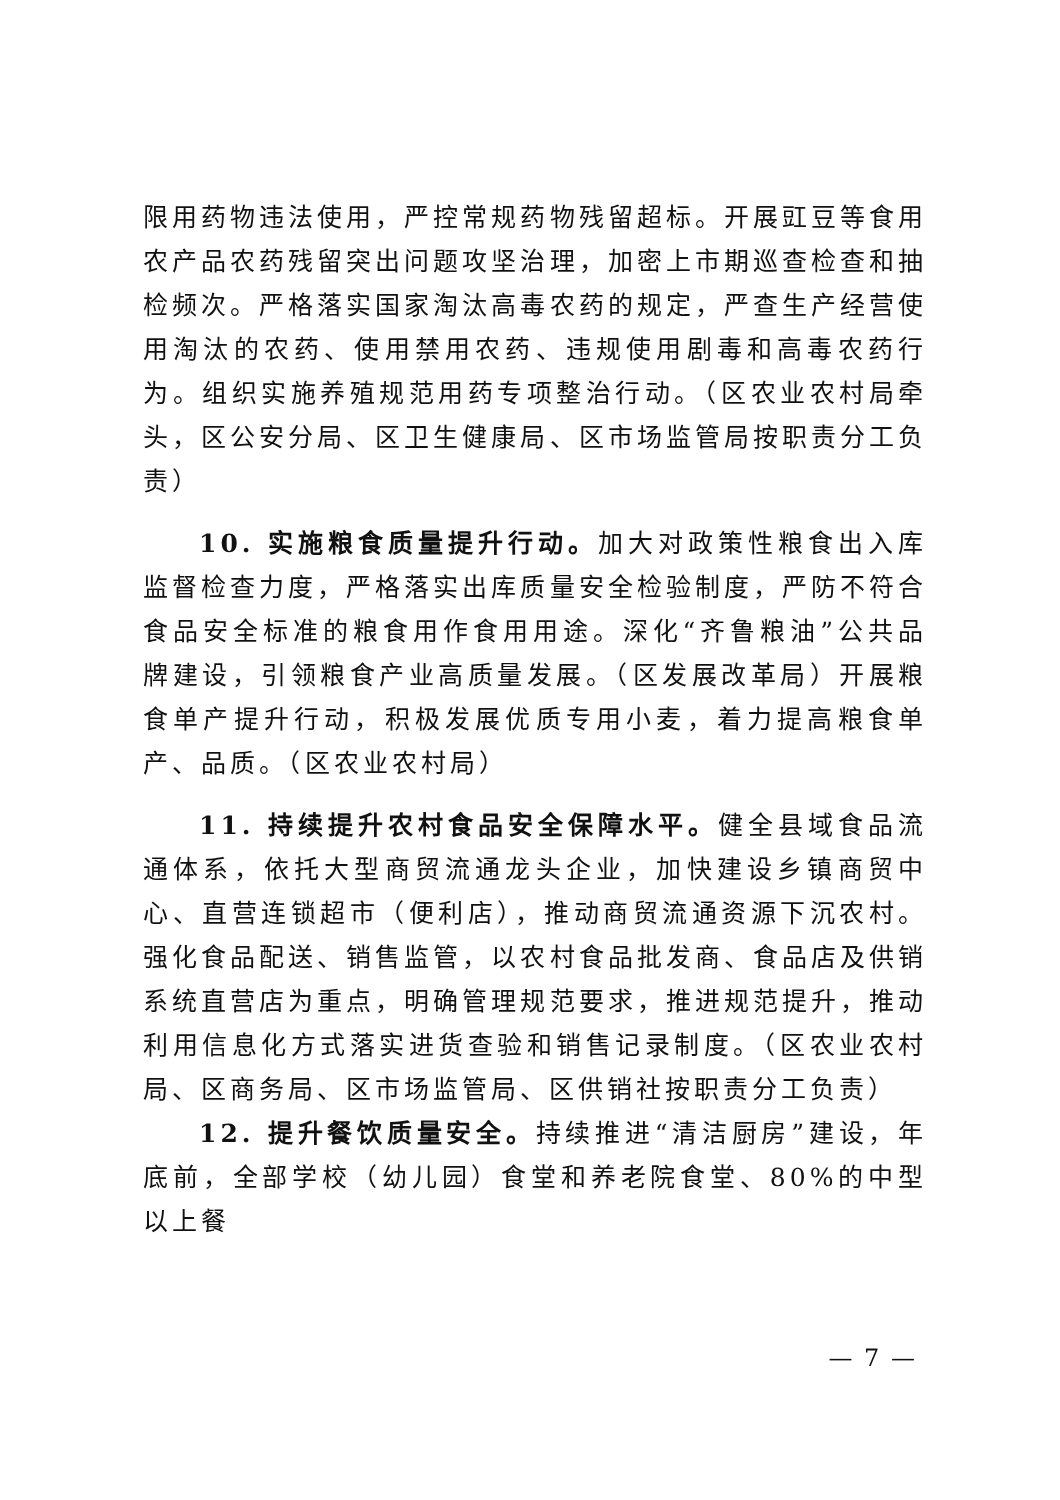限用药物违法使用，严控常规药物残留超标。开展豇豆等食用农产品农药残留突出问题攻坚治理，加密上市期巡查检查和抽检频次。严格落实国家淘汰高毒农药的规定，严查生产经营使用淘汰的农药、使用禁用农药、违规使用剧毒和高毒农药行为。组织实施养殖规范用药专项整治行动。（区农业农村局牵头，区公安分局、区卫生健康局、区市场监管局按职责分工负责）
10. 实施粮食质量提升行动。加大对政策性粮食出入库监督检查力度，严格落实出库质量安全检验制度，严防不符合食品安全标准的粮食用作食用用途。深化“齐鲁粮油”公共品牌建设，引领粮食产业高质量发展。（区发展改革局）开展粮食单产提升行动，积极发展优质专用小麦，着力提高粮食单产、品质。（区农业农村局）
11. 持续提升农村食品安全保障水平。健全县域食品流通体系，依托大型商贸流通龙头企业，加快建设乡镇商贸中心、直营连锁超市（便利店），推动商贸流通资源下沉农村。强化食品配送、销售监管，以农村食品批发商、食品店及供销系统直营店为重点，明确管理规范要求，推进规范提升，推动利用信息化方式落实进货查验和销售记录制度。（区农业农村局、区商务局、区市场监管局、区供销社按职责分工负责）
12. 提升餐饮质量安全。持续推进“清洁厨房”建设，年底前，全部学校（幼儿园）食堂和养老院食堂、80%的中型以上餐
— 7 —